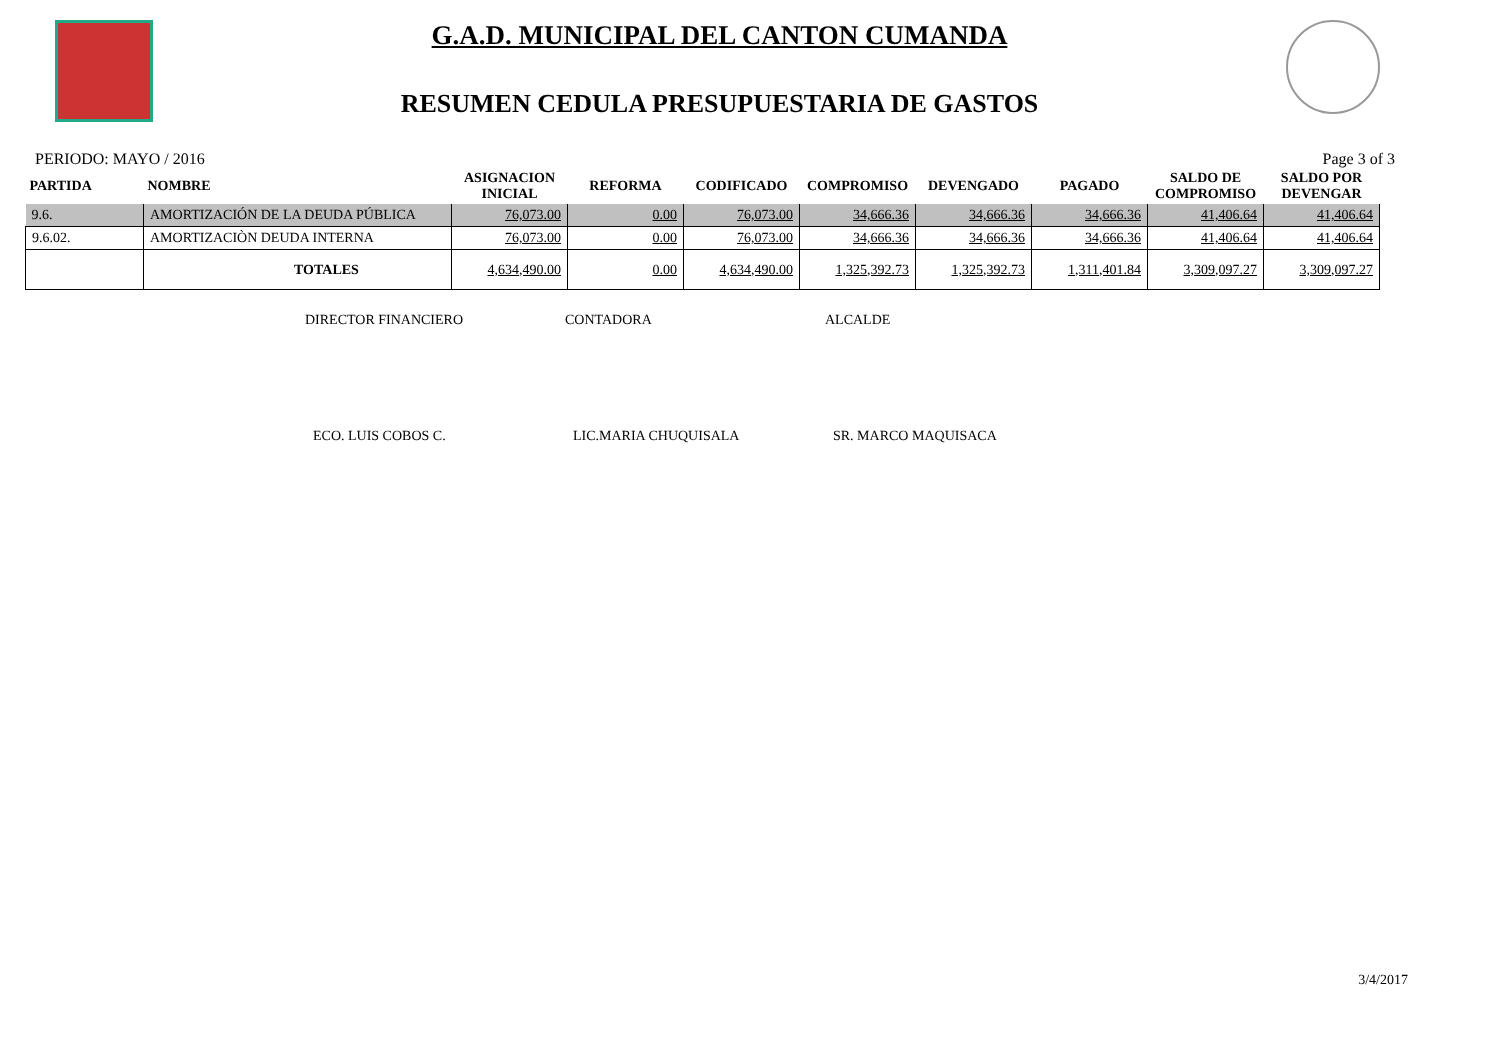G.A.D. MUNICIPAL DEL CANTON CUMANDA
RESUMEN CEDULA PRESUPUESTARIA DE GASTOS
PERIODO: MAYO / 2016 Page 3 of 3
| PARTIDA | NOMBRE | ASIGNACION INICIAL | REFORMA | CODIFICADO | COMPROMISO | DEVENGADO | PAGADO | SALDO DE COMPROMISO | SALDO POR DEVENGAR |
| --- | --- | --- | --- | --- | --- | --- | --- | --- | --- |
| 9.6. | AMORTIZACIÓN DE LA DEUDA PÚBLICA | 76,073.00 | 0.00 | 76,073.00 | 34,666.36 | 34,666.36 | 34,666.36 | 41,406.64 | 41,406.64 |
| 9.6.02. | AMORTIZACIÒN DEUDA INTERNA | 76,073.00 | 0.00 | 76,073.00 | 34,666.36 | 34,666.36 | 34,666.36 | 41,406.64 | 41,406.64 |
| | TOTALES | 4,634,490.00 | 0.00 | 4,634,490.00 | 1,325,392.73 | 1,325,392.73 | 1,311,401.84 | 3,309,097.27 | 3,309,097.27 |
DIRECTOR FINANCIERO CONTADORA ALCALDE
ECO. LUIS COBOS C. LIC.MARIA CHUQUISALA SR. MARCO MAQUISACA
3/4/2017